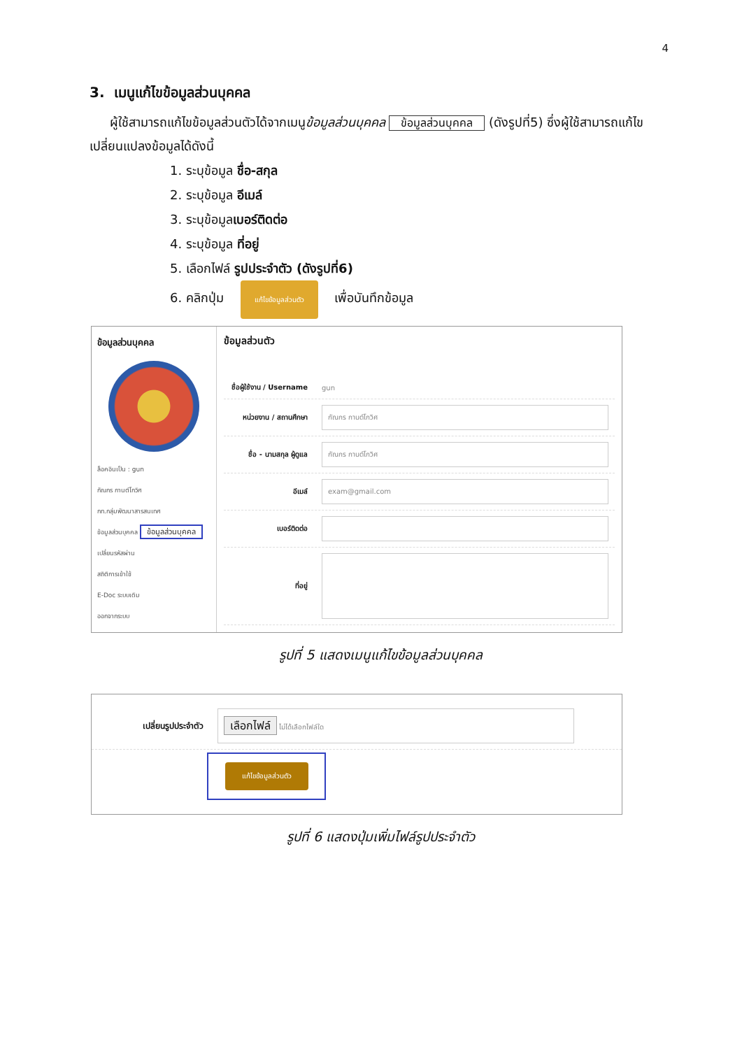4
3. เมนูแก้ไขข้อมูลส่วนบุคคล
ผู้ใช้สามารถแก้ไขข้อมูลส่วนตัวได้จากเมนูข้อมูลส่วนบุคคล ข้อมูลส่วนบุคคล (ดังรูปที่5) ซึ่งผู้ใช้สามารถแก้ไขเปลี่ยนแปลงข้อมูลได้ดังนี้
1. ระบุข้อมูล ชื่อ-สกุล
2. ระบุข้อมูล อีเมล์
3. ระบุข้อมูลเบอร์ติดต่อ
4. ระบุข้อมูล ที่อยู่
5. เลือกไฟล์ รูปประจำตัว (ดังรูปที่6)
6. คลิกปุ่ม แก้ไขข้อมูลส่วนตัว เพื่อบันทึกข้อมูล
ข้อมูลส่วนบุคคล
ล็อคอินเป็น : gun
กัณกร กานต์โกวิศ
กท.กลุ่มพัฒนาสารสนเทศ
ข้อมูลส่วนบุคคล ข้อมูลส่วนบุคคล
เปลี่ยนรหัสผ่าน
สถิติการเข้าใช้
E-Doc ระบบเดิม
ออกจากระบบ
ข้อมูลส่วนตัว
ชื่อผู้ใช้งาน / Username gun
หน่วยงาน / สถานศึกษา
กัณกร กานต์โกวิศ
ชื่อ - นามสกุล ผู้ดูแล
กัณกร กานต์โกวิศ
อีเมล์
exam@gmail.com
เบอร์ติดต่อ
ที่อยู่
รูปที่ 5 แสดงเมนูแก้ไขข้อมูลส่วนบุคคล
เปลี่ยนรูปประจำตัว
เลือกไฟล์ ไม่ได้เลือกไฟล์ใด
แก้ไขข้อมูลส่วนตัว
รูปที่ 6 แสดงปุ่มเพิ่มไฟล์รูปประจำตัว